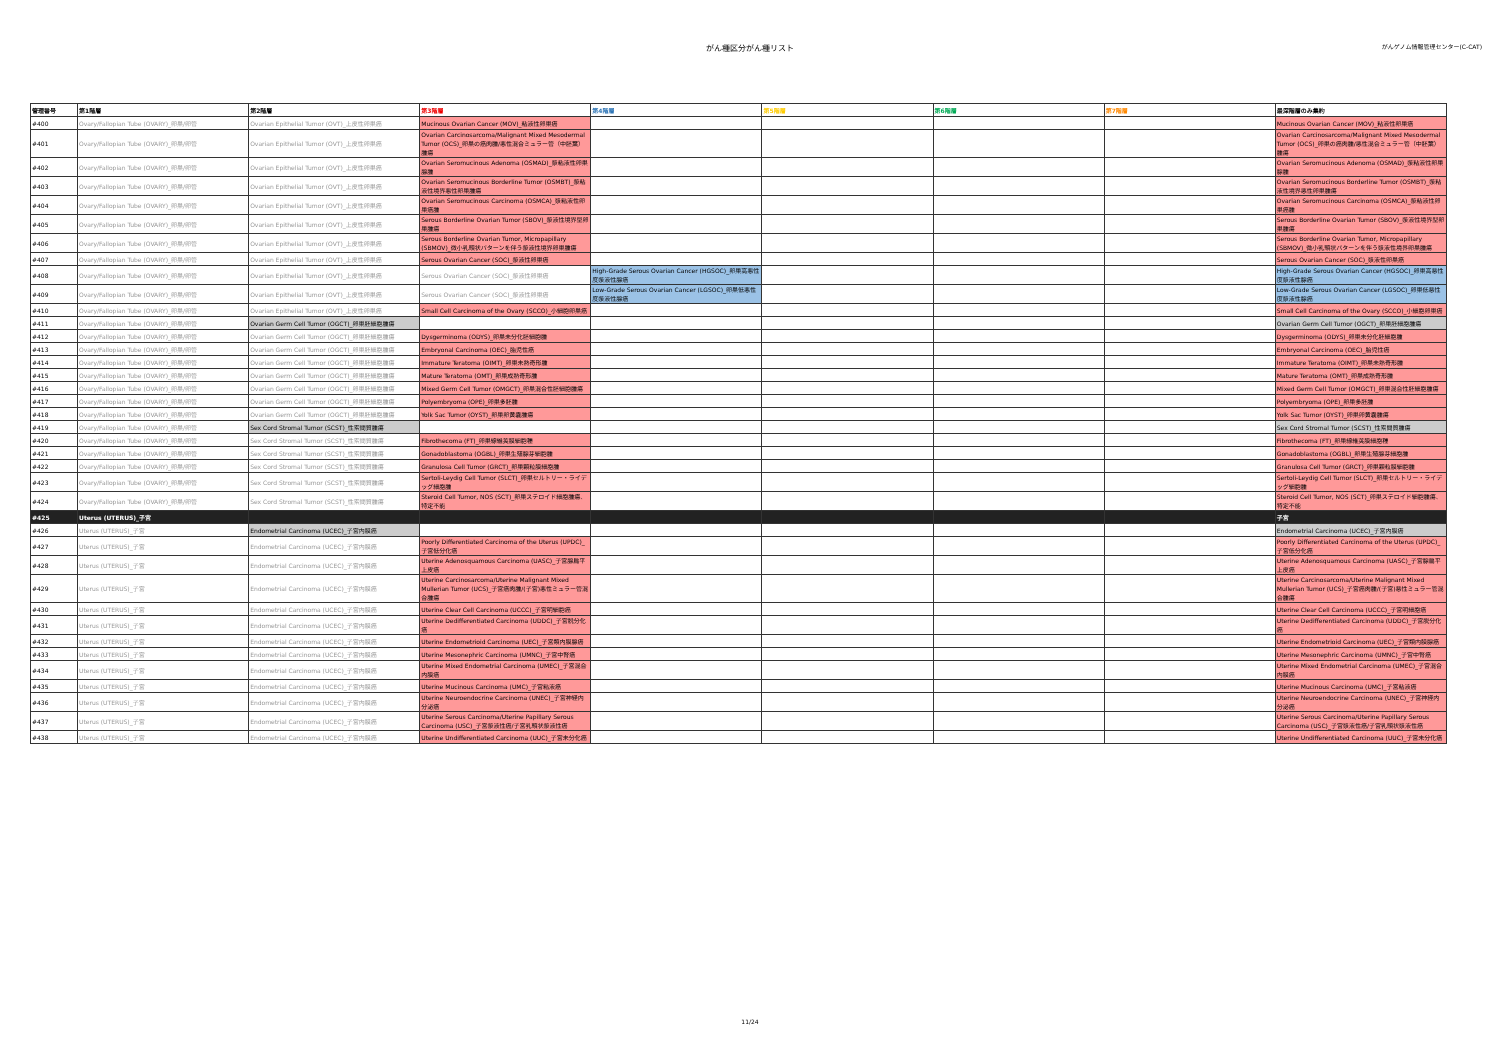がん種区分がん種リスト
がんゲノム情報管理センター(C-CAT)
| 管理番号 | 第1階層 | 第2階層 | 第3階層 | 第4階層 | 第5階層 | 第6階層 | 第7階層 | 最深階層のみ集約 |
| --- | --- | --- | --- | --- | --- | --- | --- | --- |
| #400 | Ovary/Fallopian Tube (OVARY)_卵巣/卵管 | Ovarian Epithelial Tumor (OVT)_上皮性卵巣癌 | Mucinous Ovarian Cancer (MOV)_粘液性卵巣癌 | | | | | Mucinous Ovarian Cancer (MOV)_粘液性卵巣癌 |
| #401 | Ovary/Fallopian Tube (OVARY)_卵巣/卵管 | Ovarian Epithelial Tumor (OVT)_上皮性卵巣癌 | Ovarian Carcinosarcoma/Malignant Mixed Mesodermal Tumor (OCS)_卵巣の癌肉腫/悪性混合ミュラー管（中胚葉）腫瘍 | | | | | Ovarian Carcinosarcoma/Malignant Mixed Mesodermal Tumor (OCS)_卵巣の癌肉腫/悪性混合ミュラー管（中胚葉）腫瘍 |
| #402 | Ovary/Fallopian Tube (OVARY)_卵巣/卵管 | Ovarian Epithelial Tumor (OVT)_上皮性卵巣癌 | Ovarian Seromucinous Adenoma (OSMAD)_漿粘液性卵巣腺腫 | | | | | Ovarian Seromucinous Adenoma (OSMAD)_漿粘液性卵巣腺腫 |
| #403 | Ovary/Fallopian Tube (OVARY)_卵巣/卵管 | Ovarian Epithelial Tumor (OVT)_上皮性卵巣癌 | Ovarian Seromucinous Borderline Tumor (OSMBT)_漿粘液性境界悪性卵巣腫瘍 | | | | | Ovarian Seromucinous Borderline Tumor (OSMBT)_漿粘液性境界悪性卵巣腫瘍 |
| #404 | Ovary/Fallopian Tube (OVARY)_卵巣/卵管 | Ovarian Epithelial Tumor (OVT)_上皮性卵巣癌 | Ovarian Seromucinous Carcinoma (OSMCA)_漿粘液性卵巣癌腫 | | | | | Ovarian Seromucinous Carcinoma (OSMCA)_漿粘液性卵巣癌腫 |
| #405 | Ovary/Fallopian Tube (OVARY)_卵巣/卵管 | Ovarian Epithelial Tumor (OVT)_上皮性卵巣癌 | Serous Borderline Ovarian Tumor (SBOV)_漿液性境界型卵巣腫瘍 | | | | | Serous Borderline Ovarian Tumor (SBOV)_漿液性境界型卵巣腫瘍 |
| #406 | Ovary/Fallopian Tube (OVARY)_卵巣/卵管 | Ovarian Epithelial Tumor (OVT)_上皮性卵巣癌 | Serous Borderline Ovarian Tumor, Micropapillary (SBMOV)_微小乳頭状パターンを伴う漿液性境界卵巣腫瘍 | | | | | Serous Borderline Ovarian Tumor, Micropapillary (SBMOV)_微小乳頭状パターンを伴う漿液性境界卵巣腫瘍 |
| #407 | Ovary/Fallopian Tube (OVARY)_卵巣/卵管 | Ovarian Epithelial Tumor (OVT)_上皮性卵巣癌 | Serous Ovarian Cancer (SOC)_漿液性卵巣癌 | | | | | Serous Ovarian Cancer (SOC)_漿液性卵巣癌 |
| #408 | Ovary/Fallopian Tube (OVARY)_卵巣/卵管 | Ovarian Epithelial Tumor (OVT)_上皮性卵巣癌 | Serous Ovarian Cancer (SOC)_漿液性卵巣癌 | High-Grade Serous Ovarian Cancer (HGSOC)_卵巣高悪性度漿液性腺癌 | | | | High-Grade Serous Ovarian Cancer (HGSOC)_卵巣高悪性度漿液性腺癌 |
| #409 | Ovary/Fallopian Tube (OVARY)_卵巣/卵管 | Ovarian Epithelial Tumor (OVT)_上皮性卵巣癌 | Serous Ovarian Cancer (SOC)_漿液性卵巣癌 | Low-Grade Serous Ovarian Cancer (LGSOC)_卵巣低悪性度漿液性腺癌 | | | | Low-Grade Serous Ovarian Cancer (LGSOC)_卵巣低悪性度漿液性腺癌 |
| #410 | Ovary/Fallopian Tube (OVARY)_卵巣/卵管 | Ovarian Epithelial Tumor (OVT)_上皮性卵巣癌 | Small Cell Carcinoma of the Ovary (SCCO)_小細胞卵巣癌 | | | | | Small Cell Carcinoma of the Ovary (SCCO)_小細胞卵巣癌 |
| #411 | Ovary/Fallopian Tube (OVARY)_卵巣/卵管 | Ovarian Germ Cell Tumor (OGCT)_卵巣胚細胞腫瘍 | | | | | | Ovarian Germ Cell Tumor (OGCT)_卵巣胚細胞腫瘍 |
| #412 | Ovary/Fallopian Tube (OVARY)_卵巣/卵管 | Ovarian Germ Cell Tumor (OGCT)_卵巣胚細胞腫瘍 | Dysgerminoma (ODYS)_卵巣未分化胚細胞腫 | | | | | Dysgerminoma (ODYS)_卵巣未分化胚細胞腫 |
| #413 | Ovary/Fallopian Tube (OVARY)_卵巣/卵管 | Ovarian Germ Cell Tumor (OGCT)_卵巣胚細胞腫瘍 | Embryonal Carcinoma (OEC)_胎児性癌 | | | | | Embryonal Carcinoma (OEC)_胎児性癌 |
| #414 | Ovary/Fallopian Tube (OVARY)_卵巣/卵管 | Ovarian Germ Cell Tumor (OGCT)_卵巣胚細胞腫瘍 | Immature Teratoma (OIMT)_卵巣未熟奇形腫 | | | | | Immature Teratoma (OIMT)_卵巣未熟奇形腫 |
| #415 | Ovary/Fallopian Tube (OVARY)_卵巣/卵管 | Ovarian Germ Cell Tumor (OGCT)_卵巣胚細胞腫瘍 | Mature Teratoma (OMT)_卵巣成熟奇形腫 | | | | | Mature Teratoma (OMT)_卵巣成熟奇形腫 |
| #416 | Ovary/Fallopian Tube (OVARY)_卵巣/卵管 | Ovarian Germ Cell Tumor (OGCT)_卵巣胚細胞腫瘍 | Mixed Germ Cell Tumor (OMGCT)_卵巣混合性胚細胞腫瘍 | | | | | Mixed Germ Cell Tumor (OMGCT)_卵巣混合性胚細胞腫瘍 |
| #417 | Ovary/Fallopian Tube (OVARY)_卵巣/卵管 | Ovarian Germ Cell Tumor (OGCT)_卵巣胚細胞腫瘍 | Polyembryoma (OPE)_卵巣多胚腫 | | | | | Polyembryoma (OPE)_卵巣多胚腫 |
| #418 | Ovary/Fallopian Tube (OVARY)_卵巣/卵管 | Ovarian Germ Cell Tumor (OGCT)_卵巣胚細胞腫瘍 | Yolk Sac Tumor (OYST)_卵巣卵黄嚢腫瘍 | | | | | Yolk Sac Tumor (OYST)_卵巣卵黄嚢腫瘍 |
| #419 | Ovary/Fallopian Tube (OVARY)_卵巣/卵管 | Sex Cord Stromal Tumor (SCST)_性索間質腫瘍 | | | | | | Sex Cord Stromal Tumor (SCST)_性索間質腫瘍 |
| #420 | Ovary/Fallopian Tube (OVARY)_卵巣/卵管 | Sex Cord Stromal Tumor (SCST)_性索間質腫瘍 | Fibrothecoma (FT)_卵巣線維莢膜細胞種 | | | | | Fibrothecoma (FT)_卵巣線維莢膜細胞種 |
| #421 | Ovary/Fallopian Tube (OVARY)_卵巣/卵管 | Sex Cord Stromal Tumor (SCST)_性索間質腫瘍 | Gonadoblastoma (OGBL)_卵巣生殖腺芽細胞腫 | | | | | Gonadoblastoma (OGBL)_卵巣生殖腺芽細胞腫 |
| #422 | Ovary/Fallopian Tube (OVARY)_卵巣/卵管 | Sex Cord Stromal Tumor (SCST)_性索間質腫瘍 | Granulosa Cell Tumor (GRCT)_卵巣顆粒膜細胞腫 | | | | | Granulosa Cell Tumor (GRCT)_卵巣顆粒膜細胞腫 |
| #423 | Ovary/Fallopian Tube (OVARY)_卵巣/卵管 | Sex Cord Stromal Tumor (SCST)_性索間質腫瘍 | Sertoli-Leydig Cell Tumor (SLCT)_卵巣セルトリー・ライデッグ細胞腫 | | | | | Sertoli-Leydig Cell Tumor (SLCT)_卵巣セルトリー・ライデッグ細胞腫 |
| #424 | Ovary/Fallopian Tube (OVARY)_卵巣/卵管 | Sex Cord Stromal Tumor (SCST)_性索間質腫瘍 | Steroid Cell Tumor, NOS (SCT)_卵巣ステロイド細胞腫瘍、特定不能 | | | | | Steroid Cell Tumor, NOS (SCT)_卵巣ステロイド細胞腫瘍、特定不能 |
| #425 | Uterus (UTERUS)_子宮 | | | | | | | 子宮 |
| #426 | Uterus (UTERUS)_子宮 | Endometrial Carcinoma (UCEC)_子宮内膜癌 | | | | | | Endometrial Carcinoma (UCEC)_子宮内膜癌 |
| #427 | Uterus (UTERUS)_子宮 | Endometrial Carcinoma (UCEC)_子宮内膜癌 | Poorly Differentiated Carcinoma of the Uterus (UPDC)_子宮低分化癌 | | | | | Poorly Differentiated Carcinoma of the Uterus (UPDC)_子宮低分化癌 |
| #428 | Uterus (UTERUS)_子宮 | Endometrial Carcinoma (UCEC)_子宮内膜癌 | Uterine Adenosquamous Carcinoma (UASC)_子宮腺扁平上皮癌 | | | | | Uterine Adenosquamous Carcinoma (UASC)_子宮腺扁平上皮癌 |
| #429 | Uterus (UTERUS)_子宮 | Endometrial Carcinoma (UCEC)_子宮内膜癌 | Uterine Carcinosarcoma/Uterine Malignant Mixed Mullerian Tumor (UCS)_子宮癌肉腫/(子宮)悪性ミュラー管混合腫瘍 | | | | | Uterine Carcinosarcoma/Uterine Malignant Mixed Mullerian Tumor (UCS)_子宮癌肉腫/(子宮)悪性ミュラー管混合腫瘍 |
| #430 | Uterus (UTERUS)_子宮 | Endometrial Carcinoma (UCEC)_子宮内膜癌 | Uterine Clear Cell Carcinoma (UCCC)_子宮明細胞癌 | | | | | Uterine Clear Cell Carcinoma (UCCC)_子宮明細胞癌 |
| #431 | Uterus (UTERUS)_子宮 | Endometrial Carcinoma (UCEC)_子宮内膜癌 | Uterine Dedifferentiated Carcinoma (UDDC)_子宮脱分化癌 | | | | | Uterine Dedifferentiated Carcinoma (UDDC)_子宮脱分化癌 |
| #432 | Uterus (UTERUS)_子宮 | Endometrial Carcinoma (UCEC)_子宮内膜癌 | Uterine Endometrioid Carcinoma (UEC)_子宮類内膜腺癌 | | | | | Uterine Endometrioid Carcinoma (UEC)_子宮類内膜腺癌 |
| #433 | Uterus (UTERUS)_子宮 | Endometrial Carcinoma (UCEC)_子宮内膜癌 | Uterine Mesonephric Carcinoma (UMNC)_子宮中腎癌 | | | | | Uterine Mesonephric Carcinoma (UMNC)_子宮中腎癌 |
| #434 | Uterus (UTERUS)_子宮 | Endometrial Carcinoma (UCEC)_子宮内膜癌 | Uterine Mixed Endometrial Carcinoma (UMEC)_子宮混合内膜癌 | | | | | Uterine Mixed Endometrial Carcinoma (UMEC)_子宮混合内膜癌 |
| #435 | Uterus (UTERUS)_子宮 | Endometrial Carcinoma (UCEC)_子宮内膜癌 | Uterine Mucinous Carcinoma (UMC)_子宮粘液癌 | | | | | Uterine Mucinous Carcinoma (UMC)_子宮粘液癌 |
| #436 | Uterus (UTERUS)_子宮 | Endometrial Carcinoma (UCEC)_子宮内膜癌 | Uterine Neuroendocrine Carcinoma (UNEC)_子宮神経内分泌癌 | | | | | Uterine Neuroendocrine Carcinoma (UNEC)_子宮神経内分泌癌 |
| #437 | Uterus (UTERUS)_子宮 | Endometrial Carcinoma (UCEC)_子宮内膜癌 | Uterine Serous Carcinoma/Uterine Papillary Serous Carcinoma (USC)_子宮漿液性癌/子宮乳頭状漿液性癌 | | | | | Uterine Serous Carcinoma/Uterine Papillary Serous Carcinoma (USC)_子宮漿液性癌/子宮乳頭状漿液性癌 |
| #438 | Uterus (UTERUS)_子宮 | Endometrial Carcinoma (UCEC)_子宮内膜癌 | Uterine Undifferentiated Carcinoma (UUC)_子宮未分化癌 | | | | | Uterine Undifferentiated Carcinoma (UUC)_子宮未分化癌 |
11/24